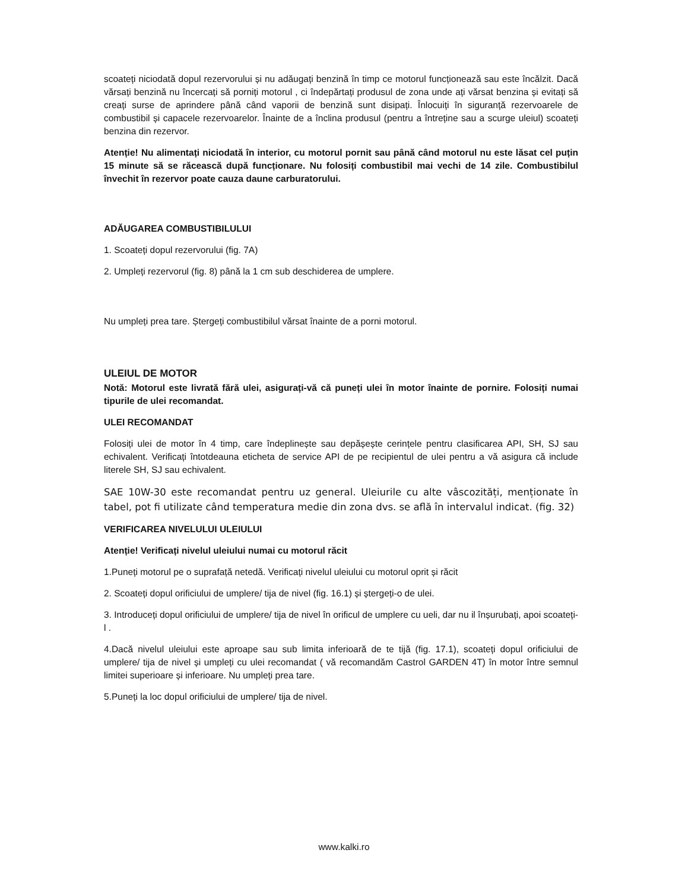scoateți niciodată dopul rezervorului și nu adăugați benzină în timp ce motorul funcționează sau este încălzit. Dacă vărsați benzină nu încercați să porniți motorul , ci îndepărtați produsul de zona unde ați vărsat benzina și evitați să creați surse de aprindere până când vaporii de benzină sunt disipați. Înlocuiți în siguranță rezervoarele de combustibil și capacele rezervoarelor. Înainte de a înclina produsul (pentru a întreține sau a scurge uleiul) scoateți benzina din rezervor.
Atenție! Nu alimentați niciodată în interior, cu motorul pornit sau până când motorul nu este lăsat cel puțin 15 minute să se răcească după funcționare. Nu folosiți combustibil mai vechi de 14 zile. Combustibilul învechit în rezervor poate cauza daune carburatorului.
ADĂUGAREA COMBUSTIBILULUI
1. Scoateți dopul rezervorului (fig. 7A)
2. Umpleți rezervorul (fig. 8) până la 1 cm sub deschiderea de umplere.
Nu umpleți prea tare. Ștergeți combustibilul vărsat înainte de a porni motorul.
ULEIUL DE MOTOR
Notă: Motorul este livrată fără ulei, asigurați-vă că puneți ulei în motor înainte de pornire. Folosiți numai tipurile de ulei recomandat.
ULEI RECOMANDAT
Folosiți ulei de motor în 4 timp, care îndeplinește sau depășește cerințele pentru clasificarea API, SH, SJ sau echivalent. Verificați întotdeauna eticheta de service API de pe recipientul de ulei pentru a vă asigura că include literele SH, SJ sau echivalent.
SAE 10W-30 este recomandat pentru uz general. Uleiurile cu alte vâscozități, menționate în tabel, pot fi utilizate când temperatura medie din zona dvs. se află în intervalul indicat. (fig. 32)
VERIFICAREA NIVELULUI ULEIULUI
Atenție! Verificați nivelul uleiului numai cu motorul răcit
1.Puneți motorul pe o suprafață netedă. Verificați nivelul uleiului cu motorul oprit și răcit
2. Scoateți dopul orificiului de umplere/ tija de nivel (fig. 16.1) și ștergeți-o de ulei.
3. Introduceți dopul orificiului de umplere/ tija de nivel în orificul de umplere cu ueli, dar nu il înșurubați, apoi scoateți-l .
4.Dacă nivelul uleiului este aproape sau sub limita inferioară de te tijă (fig. 17.1), scoateți dopul orificiului de umplere/ tija de nivel și umpleți cu ulei recomandat ( vă recomandăm Castrol GARDEN 4T) în motor între semnul limitei superioare și inferioare. Nu umpleți prea tare.
5.Puneți la loc dopul orificiului de umplere/ tija de nivel.
www.kalki.ro